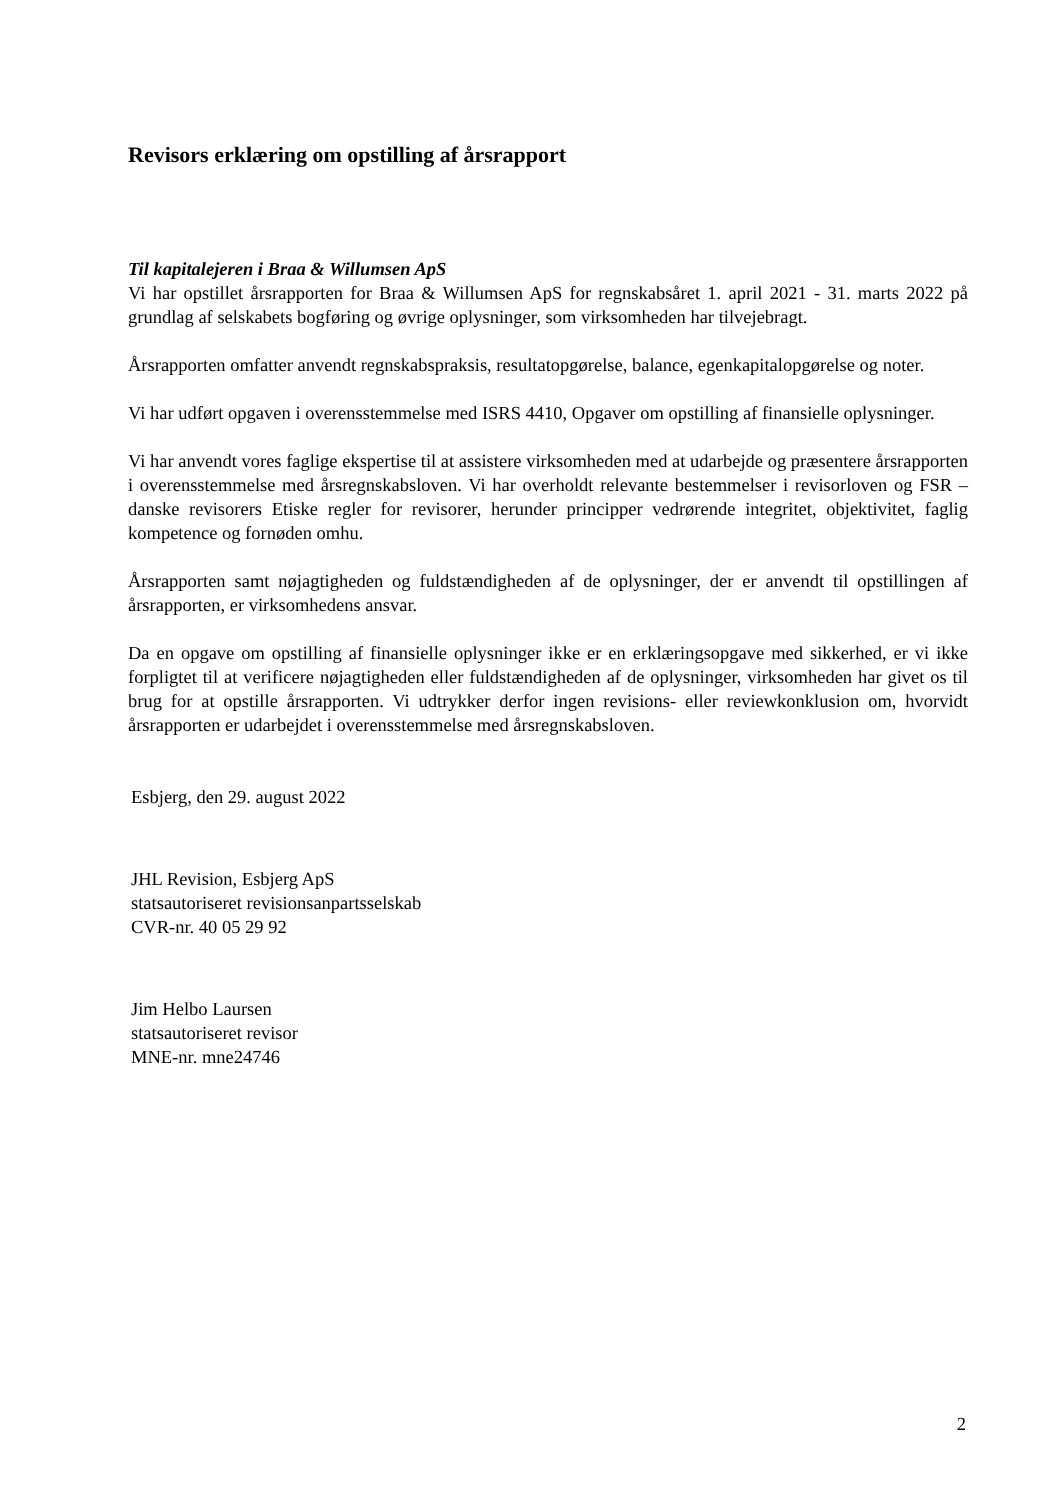Revisors erklæring om opstilling af årsrapport
Til kapitalejeren i Braa & Willumsen ApS
Vi har opstillet årsrapporten for Braa & Willumsen ApS for regnskabsåret 1. april 2021 - 31. marts 2022 på grundlag af selskabets bogføring og øvrige oplysninger, som virksomheden har tilvejebragt.
Årsrapporten omfatter anvendt regnskabspraksis, resultatopgørelse, balance, egenkapitalopgørelse og noter.
Vi har udført opgaven i overensstemmelse med ISRS 4410, Opgaver om opstilling af finansielle oplysninger.
Vi har anvendt vores faglige ekspertise til at assistere virksomheden med at udarbejde og præsentere årsrapporten i overensstemmelse med årsregnskabsloven. Vi har overholdt relevante bestemmelser i revisorloven og FSR – danske revisorers Etiske regler for revisorer, herunder principper vedrørende integritet, objektivitet, faglig kompetence og fornøden omhu.
Årsrapporten samt nøjagtigheden og fuldstændigheden af de oplysninger, der er anvendt til opstillingen af årsrapporten, er virksomhedens ansvar.
Da en opgave om opstilling af finansielle oplysninger ikke er en erklæringsopgave med sikkerhed, er vi ikke forpligtet til at verificere nøjagtigheden eller fuldstændigheden af de oplysninger, virksomheden har givet os til brug for at opstille årsrapporten. Vi udtrykker derfor ingen revisions- eller reviewkonklusion om, hvorvidt årsrapporten er udarbejdet i overensstemmelse med årsregnskabsloven.
Esbjerg, den 29. august 2022
JHL Revision, Esbjerg ApS
statsautoriseret revisionsanpartsselskab
CVR-nr. 40 05 29 92
Jim Helbo Laursen
statsautoriseret revisor
MNE-nr. mne24746
2